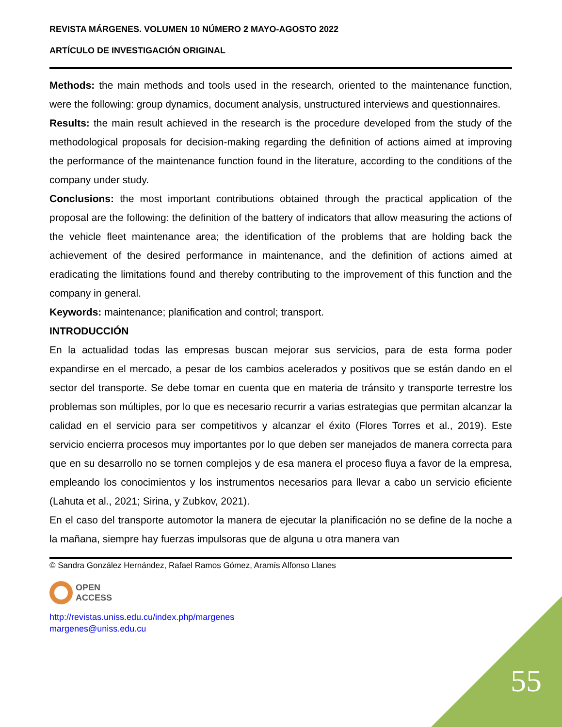REVISTA MÁRGENES. VOLUMEN 10 NÚMERO 2 MAYO-AGOSTO 2022
ARTÍCULO DE INVESTIGACIÓN ORIGINAL
Methods: the main methods and tools used in the research, oriented to the maintenance function, were the following: group dynamics, document analysis, unstructured interviews and questionnaires.
Results: the main result achieved in the research is the procedure developed from the study of the methodological proposals for decision-making regarding the definition of actions aimed at improving the performance of the maintenance function found in the literature, according to the conditions of the company under study.
Conclusions: the most important contributions obtained through the practical application of the proposal are the following: the definition of the battery of indicators that allow measuring the actions of the vehicle fleet maintenance area; the identification of the problems that are holding back the achievement of the desired performance in maintenance, and the definition of actions aimed at eradicating the limitations found and thereby contributing to the improvement of this function and the company in general.
Keywords: maintenance; planification and control; transport.
INTRODUCCIÓN
En la actualidad todas las empresas buscan mejorar sus servicios, para de esta forma poder expandirse en el mercado, a pesar de los cambios acelerados y positivos que se están dando en el sector del transporte. Se debe tomar en cuenta que en materia de tránsito y transporte terrestre los problemas son múltiples, por lo que es necesario recurrir a varias estrategias que permitan alcanzar la calidad en el servicio para ser competitivos y alcanzar el éxito (Flores Torres et al., 2019). Este servicio encierra procesos muy importantes por lo que deben ser manejados de manera correcta para que en su desarrollo no se tornen complejos y de esa manera el proceso fluya a favor de la empresa, empleando los conocimientos y los instrumentos necesarios para llevar a cabo un servicio eficiente (Lahuta et al., 2021; Sirina, y Zubkov, 2021).
En el caso del transporte automotor la manera de ejecutar la planificación no se define de la noche a la mañana, siempre hay fuerzas impulsoras que de alguna u otra manera van
© Sandra González Hernández, Rafael Ramos Gómez, Aramís Alfonso Llanes
OPEN
ACCESS
http://revistas.uniss.edu.cu/index.php/margenes
margenes@uniss.edu.cu
55